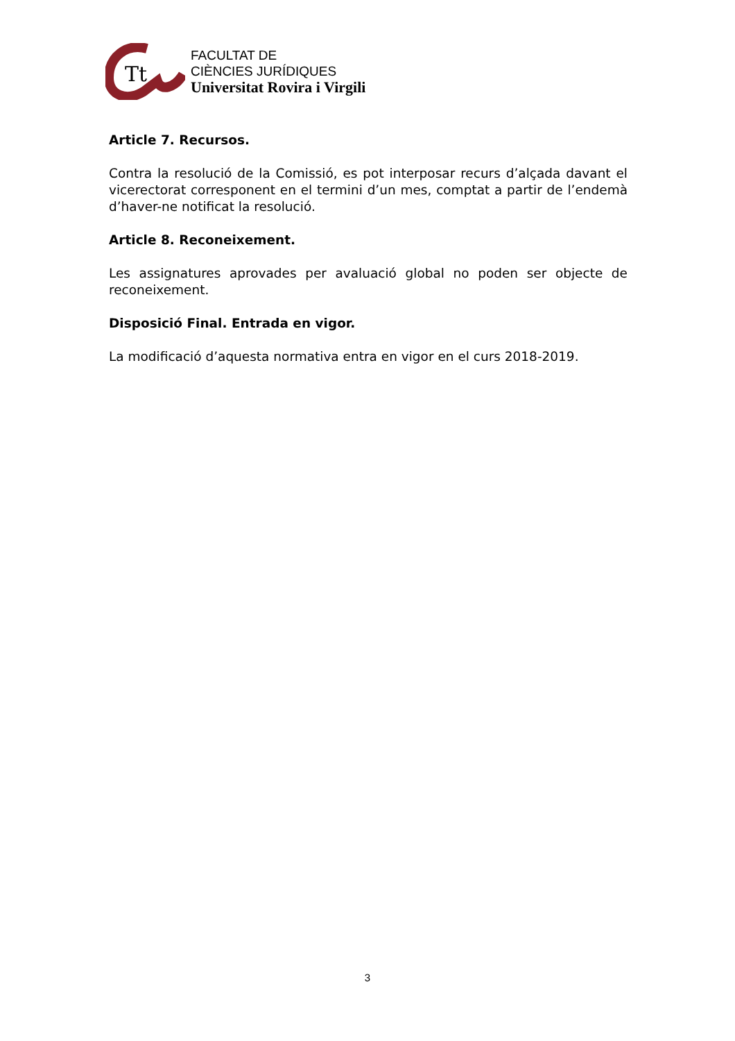Tt
FACULTAT DE
CIÈNCIES JURÍDIQUES
Universitat Rovira i Virgili
Article 7. Recursos.
Contra la resolució de la Comissió, es pot interposar recurs d’alçada davant el vicerectorat corresponent en el termini d’un mes, comptat a partir de l’endemà d’haver-ne notificat la resolució.
Article 8. Reconeixement.
Les assignatures aprovades per avaluació global no poden ser objecte de reconeixement.
Disposició Final. Entrada en vigor.
La modificació d’aquesta normativa entra en vigor en el curs 2018-2019.
3